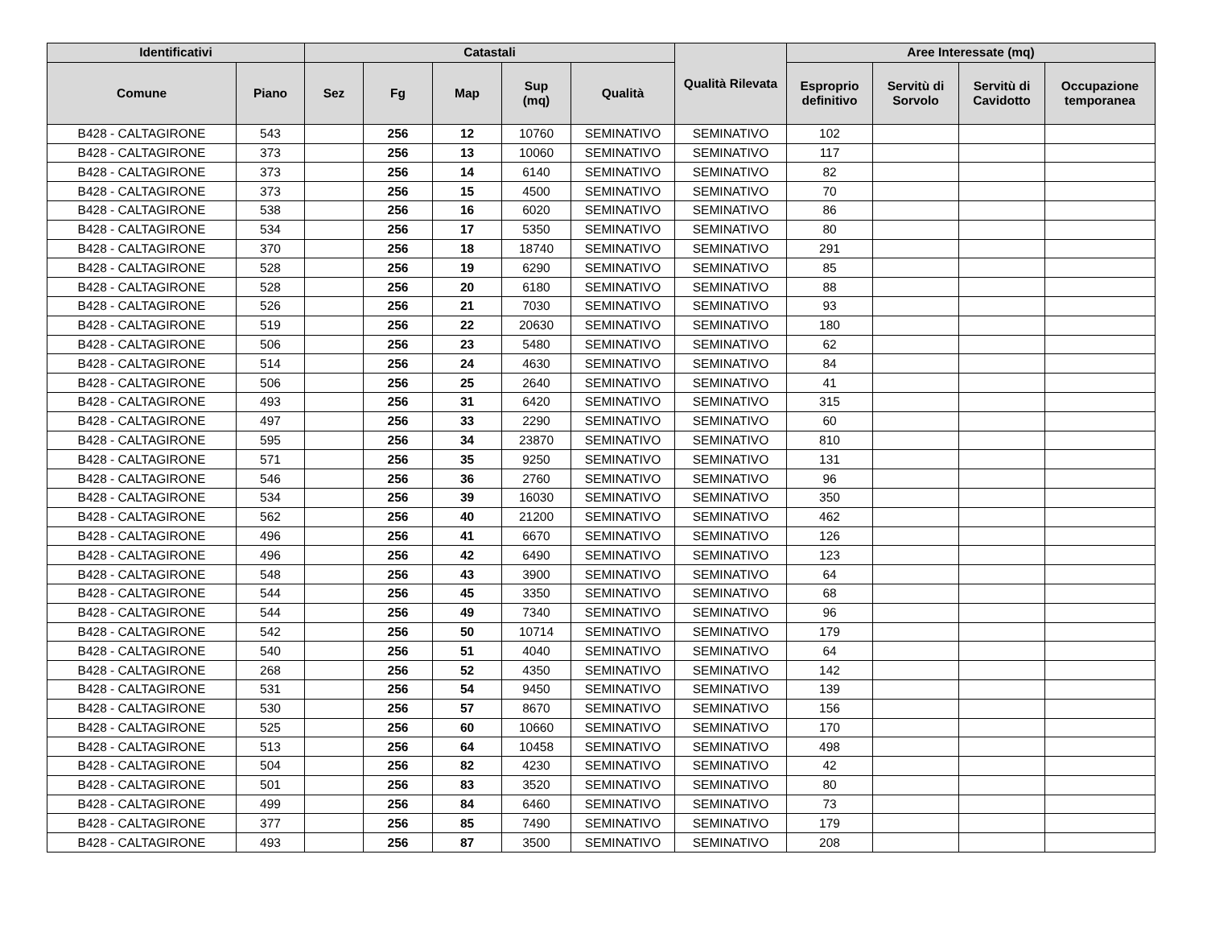| Identificativi | | Catastali | | | | | Qualità Rilevata | Aree Interessate (mq) | | | |
| --- | --- | --- | --- | --- | --- | --- | --- | --- | --- | --- | --- |
| Comune | Piano | Sez | Fg | Map | Sup (mq) | Qualità | | Esproprio definitivo | Servitù di Sorvolo | Servitù di Cavidotto | Occupazione temporanea |
| B428 - CALTAGIRONE | 543 | | 256 | 12 | 10760 | SEMINATIVO | SEMINATIVO | 102 | | | |
| B428 - CALTAGIRONE | 373 | | 256 | 13 | 10060 | SEMINATIVO | SEMINATIVO | 117 | | | |
| B428 - CALTAGIRONE | 373 | | 256 | 14 | 6140 | SEMINATIVO | SEMINATIVO | 82 | | | |
| B428 - CALTAGIRONE | 373 | | 256 | 15 | 4500 | SEMINATIVO | SEMINATIVO | 70 | | | |
| B428 - CALTAGIRONE | 538 | | 256 | 16 | 6020 | SEMINATIVO | SEMINATIVO | 86 | | | |
| B428 - CALTAGIRONE | 534 | | 256 | 17 | 5350 | SEMINATIVO | SEMINATIVO | 80 | | | |
| B428 - CALTAGIRONE | 370 | | 256 | 18 | 18740 | SEMINATIVO | SEMINATIVO | 291 | | | |
| B428 - CALTAGIRONE | 528 | | 256 | 19 | 6290 | SEMINATIVO | SEMINATIVO | 85 | | | |
| B428 - CALTAGIRONE | 528 | | 256 | 20 | 6180 | SEMINATIVO | SEMINATIVO | 88 | | | |
| B428 - CALTAGIRONE | 526 | | 256 | 21 | 7030 | SEMINATIVO | SEMINATIVO | 93 | | | |
| B428 - CALTAGIRONE | 519 | | 256 | 22 | 20630 | SEMINATIVO | SEMINATIVO | 180 | | | |
| B428 - CALTAGIRONE | 506 | | 256 | 23 | 5480 | SEMINATIVO | SEMINATIVO | 62 | | | |
| B428 - CALTAGIRONE | 514 | | 256 | 24 | 4630 | SEMINATIVO | SEMINATIVO | 84 | | | |
| B428 - CALTAGIRONE | 506 | | 256 | 25 | 2640 | SEMINATIVO | SEMINATIVO | 41 | | | |
| B428 - CALTAGIRONE | 493 | | 256 | 31 | 6420 | SEMINATIVO | SEMINATIVO | 315 | | | |
| B428 - CALTAGIRONE | 497 | | 256 | 33 | 2290 | SEMINATIVO | SEMINATIVO | 60 | | | |
| B428 - CALTAGIRONE | 595 | | 256 | 34 | 23870 | SEMINATIVO | SEMINATIVO | 810 | | | |
| B428 - CALTAGIRONE | 571 | | 256 | 35 | 9250 | SEMINATIVO | SEMINATIVO | 131 | | | |
| B428 - CALTAGIRONE | 546 | | 256 | 36 | 2760 | SEMINATIVO | SEMINATIVO | 96 | | | |
| B428 - CALTAGIRONE | 534 | | 256 | 39 | 16030 | SEMINATIVO | SEMINATIVO | 350 | | | |
| B428 - CALTAGIRONE | 562 | | 256 | 40 | 21200 | SEMINATIVO | SEMINATIVO | 462 | | | |
| B428 - CALTAGIRONE | 496 | | 256 | 41 | 6670 | SEMINATIVO | SEMINATIVO | 126 | | | |
| B428 - CALTAGIRONE | 496 | | 256 | 42 | 6490 | SEMINATIVO | SEMINATIVO | 123 | | | |
| B428 - CALTAGIRONE | 548 | | 256 | 43 | 3900 | SEMINATIVO | SEMINATIVO | 64 | | | |
| B428 - CALTAGIRONE | 544 | | 256 | 45 | 3350 | SEMINATIVO | SEMINATIVO | 68 | | | |
| B428 - CALTAGIRONE | 544 | | 256 | 49 | 7340 | SEMINATIVO | SEMINATIVO | 96 | | | |
| B428 - CALTAGIRONE | 542 | | 256 | 50 | 10714 | SEMINATIVO | SEMINATIVO | 179 | | | |
| B428 - CALTAGIRONE | 540 | | 256 | 51 | 4040 | SEMINATIVO | SEMINATIVO | 64 | | | |
| B428 - CALTAGIRONE | 268 | | 256 | 52 | 4350 | SEMINATIVO | SEMINATIVO | 142 | | | |
| B428 - CALTAGIRONE | 531 | | 256 | 54 | 9450 | SEMINATIVO | SEMINATIVO | 139 | | | |
| B428 - CALTAGIRONE | 530 | | 256 | 57 | 8670 | SEMINATIVO | SEMINATIVO | 156 | | | |
| B428 - CALTAGIRONE | 525 | | 256 | 60 | 10660 | SEMINATIVO | SEMINATIVO | 170 | | | |
| B428 - CALTAGIRONE | 513 | | 256 | 64 | 10458 | SEMINATIVO | SEMINATIVO | 498 | | | |
| B428 - CALTAGIRONE | 504 | | 256 | 82 | 4230 | SEMINATIVO | SEMINATIVO | 42 | | | |
| B428 - CALTAGIRONE | 501 | | 256 | 83 | 3520 | SEMINATIVO | SEMINATIVO | 80 | | | |
| B428 - CALTAGIRONE | 499 | | 256 | 84 | 6460 | SEMINATIVO | SEMINATIVO | 73 | | | |
| B428 - CALTAGIRONE | 377 | | 256 | 85 | 7490 | SEMINATIVO | SEMINATIVO | 179 | | | |
| B428 - CALTAGIRONE | 493 | | 256 | 87 | 3500 | SEMINATIVO | SEMINATIVO | 208 | | | |